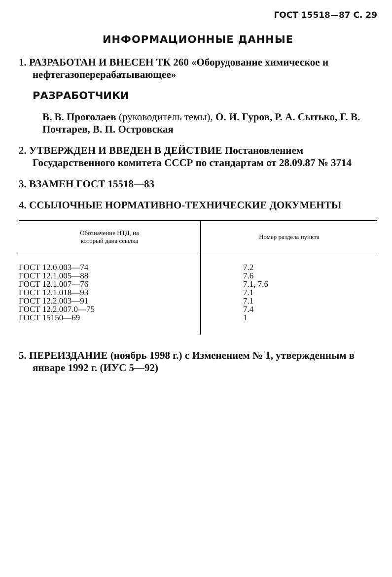ГОСТ 15518—87 С. 29
ИНФОРМАЦИОННЫЕ ДАННЫЕ
1. РАЗРАБОТАН И ВНЕСЕН ТК 260 «Оборудование химическое и нефтегазоперерабатывающее»
РАЗРАБОТЧИКИ
В. В. Проголаев (руководитель темы), О. И. Гуров, Р. А. Сытько, Г. В. Почтарев, В. П. Островская
2. УТВЕРЖДЕН И ВВЕДЕН В ДЕЙСТВИЕ Постановлением Государственного комитета СССР по стандартам от 28.09.87 № 3714
3. ВЗАМЕН ГОСТ 15518—83
4. ССЫЛОЧНЫЕ НОРМАТИВНО-ТЕХНИЧЕСКИЕ ДОКУМЕНТЫ
| Обозначение НТД, на который дана ссылка | Номер раздела пункта |
| --- | --- |
| ГОСТ 12.0.003—74 ГОСТ 12.1.005—88 ГОСТ 12.1.007—76 ГОСТ 12.1.018—93 ГОСТ 12.2.003—91 ГОСТ 12.2.007.0—75 ГОСТ 15150—69 | 7.2 7.6 7.1, 7.6 7.1 7.1 7.4 1 |
5. ПЕРЕИЗДАНИЕ (ноябрь 1998 г.) с Изменением № 1, утвержденным в январе 1992 г. (ИУС 5—92)